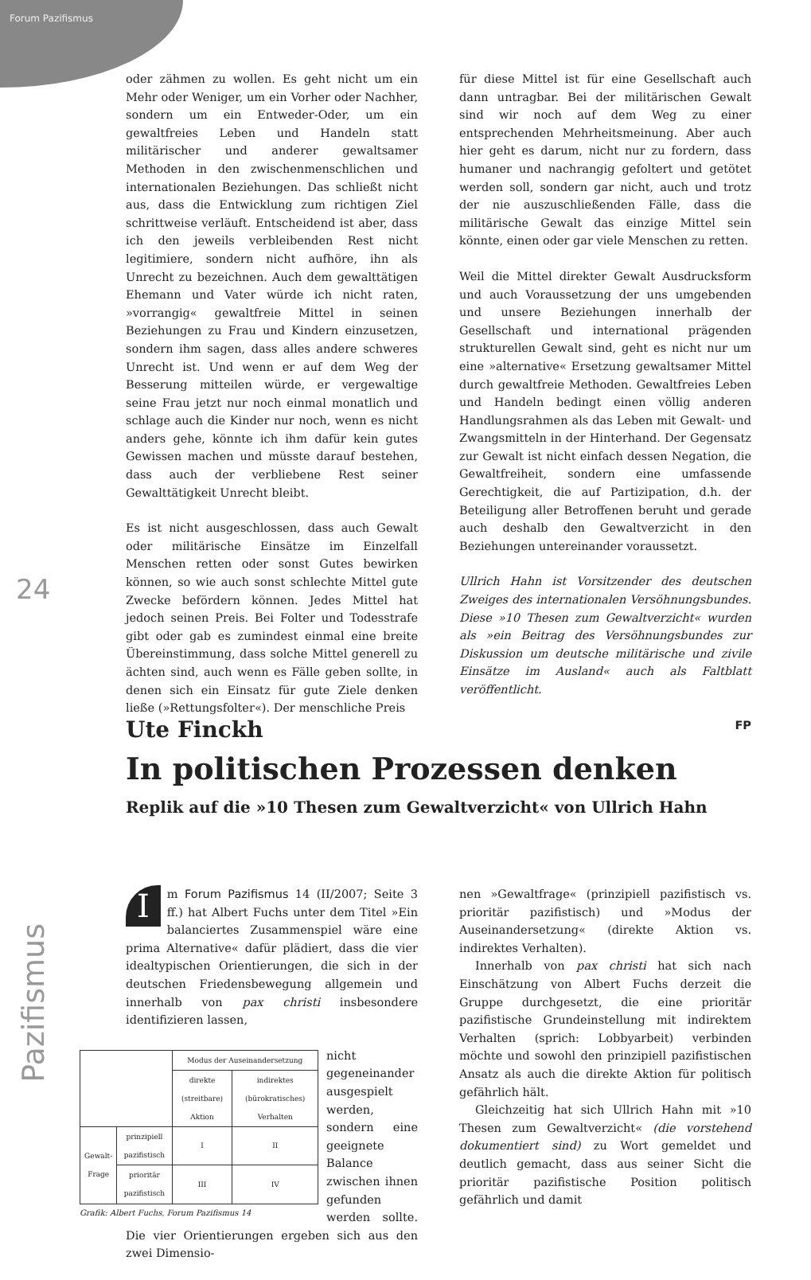Forum Pazifismus
24
Pazifismus
oder zähmen zu wollen. Es geht nicht um ein Mehr oder Weniger, um ein Vorher oder Nachher, sondern um ein Entweder-Oder, um ein gewaltfreies Leben und Handeln statt militärischer und anderer gewaltsamer Methoden in den zwischenmenschlichen und internationalen Beziehungen. Das schließt nicht aus, dass die Entwicklung zum richtigen Ziel schrittweise verläuft. Entscheidend ist aber, dass ich den jeweils verbleibenden Rest nicht legitimiere, sondern nicht aufhöre, ihn als Unrecht zu bezeichnen. Auch dem gewalttätigen Ehemann und Vater würde ich nicht raten, »vorrangig« gewaltfreie Mittel in seinen Beziehungen zu Frau und Kindern einzusetzen, sondern ihm sagen, dass alles andere schweres Unrecht ist. Und wenn er auf dem Weg der Besserung mitteilen würde, er vergewaltige seine Frau jetzt nur noch einmal monatlich und schlage auch die Kinder nur noch, wenn es nicht anders gehe, könnte ich ihm dafür kein gutes Gewissen machen und müsste darauf bestehen, dass auch der verbliebene Rest seiner Gewalttätigkeit Unrecht bleibt.
Es ist nicht ausgeschlossen, dass auch Gewalt oder militärische Einsätze im Einzelfall Menschen retten oder sonst Gutes bewirken können, so wie auch sonst schlechte Mittel gute Zwecke befördern können. Jedes Mittel hat jedoch seinen Preis. Bei Folter und Todesstrafe gibt oder gab es zumindest einmal eine breite Übereinstimmung, dass solche Mittel generell zu ächten sind, auch wenn es Fälle geben sollte, in denen sich ein Einsatz für gute Ziele denken ließe (»Rettungsfolter«). Der menschliche Preis
für diese Mittel ist für eine Gesellschaft auch dann untragbar. Bei der militärischen Gewalt sind wir noch auf dem Weg zu einer entsprechenden Mehrheitsmeinung. Aber auch hier geht es darum, nicht nur zu fordern, dass humaner und nachrangig gefoltert und getötet werden soll, sondern gar nicht, auch und trotz der nie auszuschließenden Fälle, dass die militärische Gewalt das einzige Mittel sein könnte, einen oder gar viele Menschen zu retten.
Weil die Mittel direkter Gewalt Ausdrucksform und auch Voraussetzung der uns umgebenden und unsere Beziehungen innerhalb der Gesellschaft und international prägenden strukturellen Gewalt sind, geht es nicht nur um eine »alternative« Ersetzung gewaltsamer Mittel durch gewaltfreie Methoden. Gewaltfreies Leben und Handeln bedingt einen völlig anderen Handlungsrahmen als das Leben mit Gewalt- und Zwangsmitteln in der Hinterhand. Der Gegensatz zur Gewalt ist nicht einfach dessen Negation, die Gewaltfreiheit, sondern eine umfassende Gerechtigkeit, die auf Partizipation, d.h. der Beteiligung aller Betroffenen beruht und gerade auch deshalb den Gewaltverzicht in den Beziehungen untereinander voraussetzt.
Ullrich Hahn ist Vorsitzender des deutschen Zweiges des internationalen Versöhnungsbundes. Diese »10 Thesen zum Gewaltverzicht« wurden als »ein Beitrag des Versöhnungsbundes zur Diskussion um deutsche militärische und zivile Einsätze im Ausland« auch als Faltblatt veröffentlicht.
FP
Ute Finckh
In politischen Prozessen denken
Replik auf die »10 Thesen zum Gewaltverzicht« von Ullrich Hahn
Im Forum Pazifismus 14 (II/2007; Seite 3 ff.) hat Albert Fuchs unter dem Titel »Ein balanciertes Zusammenspiel wäre eine prima Alternative« dafür plädiert, dass die vier idealtypischen Orientierungen, die sich in der deutschen Friedensbewegung allgemein und innerhalb von pax christi insbesondere identifizieren lassen,
Grafik: Albert Fuchs, Forum Pazifismus 14
| | | Modus der Auseinandersetzung | |
| --- | --- | --- | --- |
| | | direkte (streitbare) Aktion | indirektes (bürokratisches) Verhalten |
| Gewalt-Frage | prinzipiell pazifistisch | I | II |
| | prioritär pazifistisch | III | IV |
nicht gegeneinander ausgespielt werden, sondern eine geeignete Balance zwischen ihnen gefunden werden sollte. Die vier Orientierungen ergeben sich aus den zwei Dimensio-
nen »Gewaltfrage« (prinzipiell pazifistisch vs. prioritär pazifistisch) und »Modus der Auseinandersetzung« (direkte Aktion vs. indirektes Verhalten).
Innerhalb von pax christi hat sich nach Einschätzung von Albert Fuchs derzeit die Gruppe durchgesetzt, die eine prioritär pazifistische Grundeinstellung mit indirektem Verhalten (sprich: Lobbyarbeit) verbinden möchte und sowohl den prinzipiell pazifistischen Ansatz als auch die direkte Aktion für politisch gefährlich hält.
Gleichzeitig hat sich Ullrich Hahn mit »10 Thesen zum Gewaltverzicht« (die vorstehend dokumentiert sind) zu Wort gemeldet und deutlich gemacht, dass aus seiner Sicht die prioritär pazifistische Position politisch gefährlich und damit